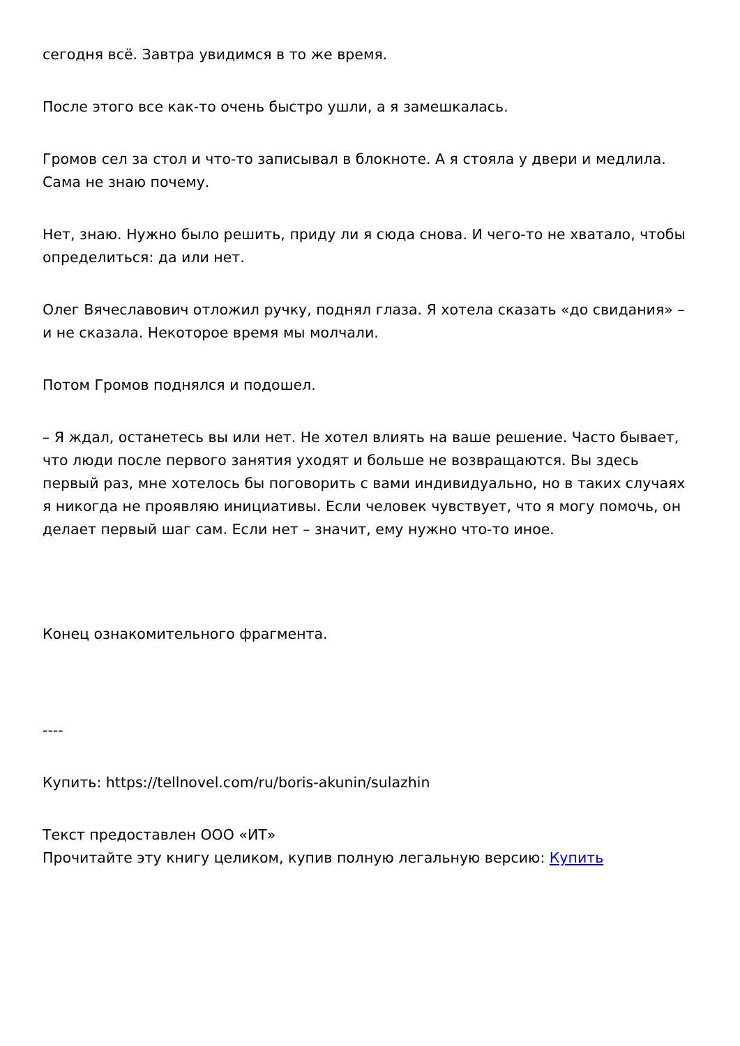сегодня всё. Завтра увидимся в то же время.
После этого все как-то очень быстро ушли, а я замешкалась.
Громов сел за стол и что-то записывал в блокноте. А я стояла у двери и медлила. Сама не знаю почему.
Нет, знаю. Нужно было решить, приду ли я сюда снова. И чего-то не хватало, чтобы определиться: да или нет.
Олег Вячеславович отложил ручку, поднял глаза. Я хотела сказать «до свидания» – и не сказала. Некоторое время мы молчали.
Потом Громов поднялся и подошел.
– Я ждал, останетесь вы или нет. Не хотел влиять на ваше решение. Часто бывает, что люди после первого занятия уходят и больше не возвращаются. Вы здесь первый раз, мне хотелось бы поговорить с вами индивидуально, но в таких случаях я никогда не проявляю инициативы. Если человек чувствует, что я могу помочь, он делает первый шаг сам. Если нет – значит, ему нужно что-то иное.
Конец ознакомительного фрагмента.
----
Купить: https://tellnovel.com/ru/boris-akunin/sulazhin
Текст предоставлен ООО «ИТ»
Прочитайте эту книгу целиком, купив полную легальную версию: Купить